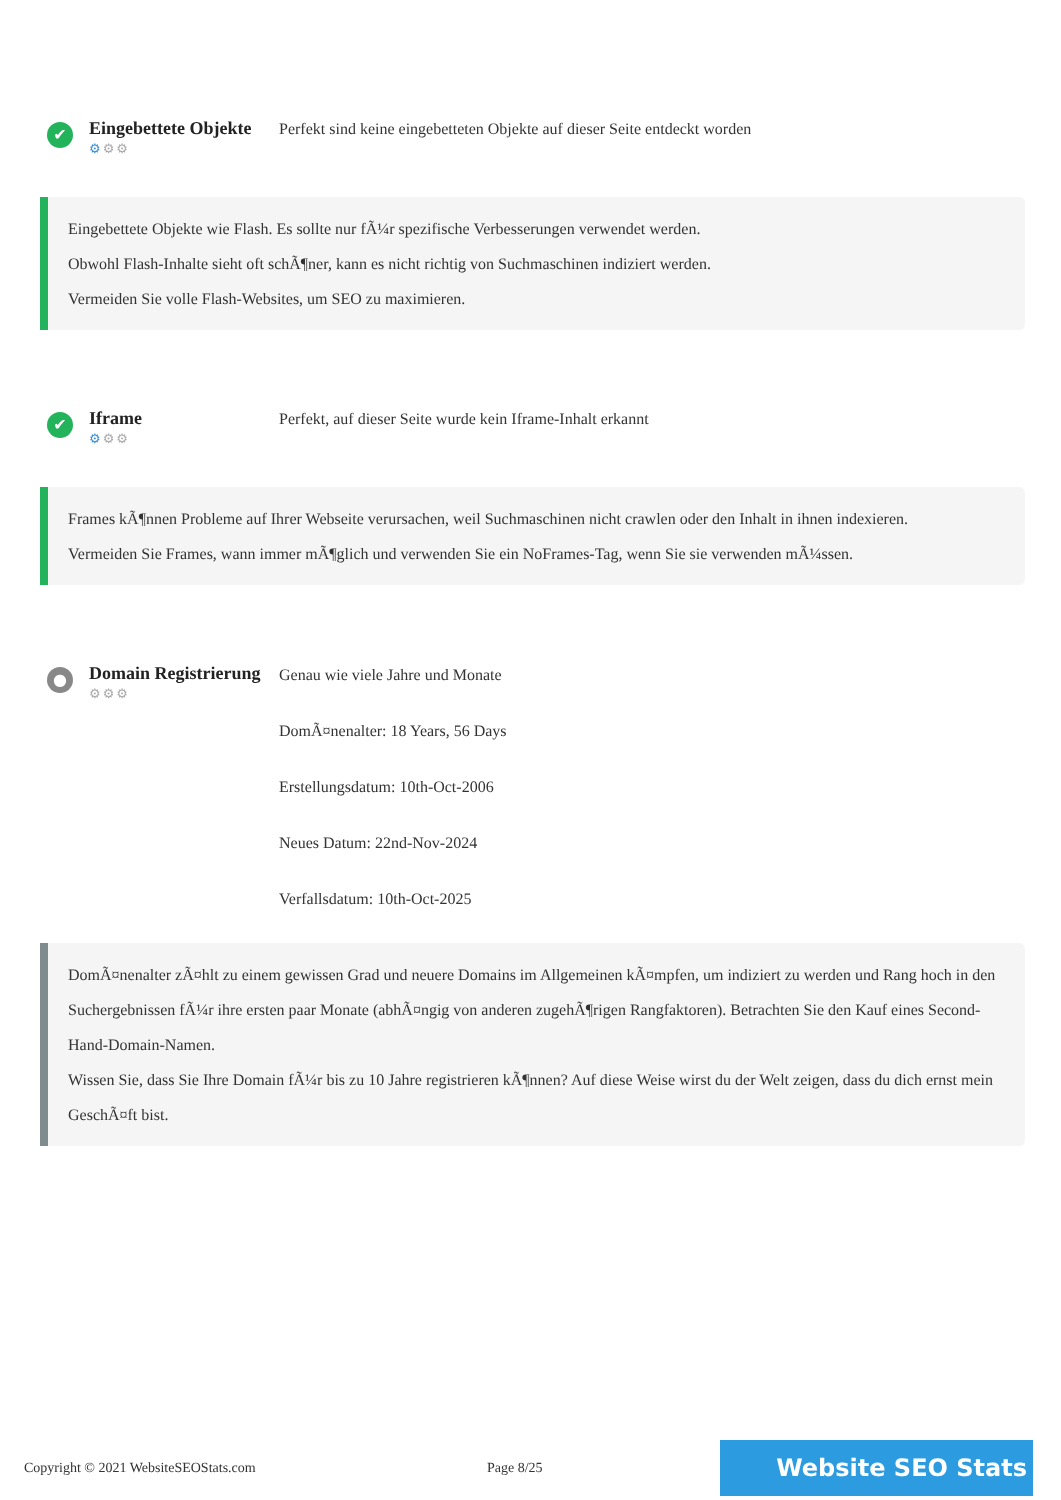✔
Eingebettete Objekte
⚙⚙⚙
Perfekt sind keine eingebetteten Objekte auf dieser Seite entdeckt worden
Eingebettete Objekte wie Flash. Es sollte nur fÃ¼r spezifische Verbesserungen verwendet werden.
Obwohl Flash-Inhalte sieht oft schÃ¶ner, kann es nicht richtig von Suchmaschinen indiziert werden.
Vermeiden Sie volle Flash-Websites, um SEO zu maximieren.
✔
Iframe
⚙⚙⚙
Perfekt, auf dieser Seite wurde kein Iframe-Inhalt erkannt
Frames kÃ¶nnen Probleme auf Ihrer Webseite verursachen, weil Suchmaschinen nicht crawlen oder den Inhalt in ihnen indexieren.
Vermeiden Sie Frames, wann immer mÃ¶glich und verwenden Sie ein NoFrames-Tag, wenn Sie sie verwenden mÃ¼ssen.
●
Domain Registrierung
⚙⚙⚙
Genau wie viele Jahre und Monate
DomÃ¤nenalter: 18 Years, 56 Days
Erstellungsdatum: 10th-Oct-2006
Neues Datum: 22nd-Nov-2024
Verfallsdatum: 10th-Oct-2025
DomÃ¤nenalter zÃ¤hlt zu einem gewissen Grad und neuere Domains im Allgemeinen kÃ¤mpfen, um indiziert zu werden und Rang hoch in den Suchergebnissen fÃ¼r ihre ersten paar Monate (abhÃ¤ngig von anderen zugehÃ¶rigen Rangfaktoren). Betrachten Sie den Kauf eines Second-Hand-Domain-Namen.
Wissen Sie, dass Sie Ihre Domain fÃ¼r bis zu 10 Jahre registrieren kÃ¶nnen? Auf diese Weise wirst du der Welt zeigen, dass du dich ernst mein GeschÃ¤ft bist.
Copyright © 2021 WebsiteSEOStats.com Page 8/25 Website SEO Stats